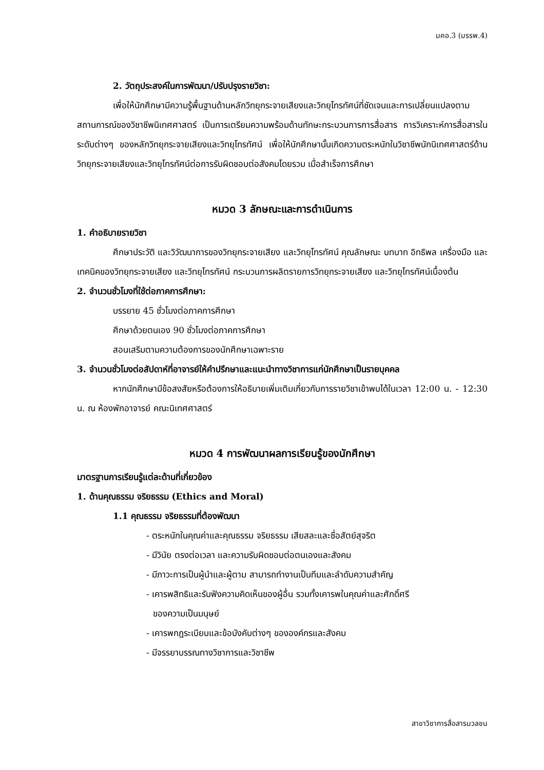มคอ.3 (มรรพ.4)
2. วัตถุประสงค์ในการพัฒนา/ปรับปรุงรายวิชา:
เพื่อให้นักศึกษามีความรู้พื้นฐานด้านหลักวิทยุกระจายเสียงและวิทยุโทรทัศน์ที่ชัดเจนและการเปลี่ยนแปลงตามสถานการณ์ของวิชาชีพนิเทศศาสตร์ เป็นการเตรียมความพร้อมด้านทักษะกระบวนการการสื่อสาร การวิเคราะห์การสื่อสารในระดับต่างๆ ของหลักวิทยุกระจายเสียงและวิทยุโทรทัศน์ เพื่อให้นักศึกษานั้นเกิดความตระหนักในวิชาชีพนักนิเทศศาสตร์ด้านวิทยุกระจายเสียงและวิทยุโทรทัศน์ต่อการรับผิดชอบต่อสังคมโดยรวม เมื่อสำเร็จการศึกษา
หมวด 3 ลักษณะและการดำเนินการ
1. คำอธิบายรายวิชา
ศึกษาประวัติ และวิวัฒนาการของวิทยุกระจายเสียง และวิทยุโทรทัศน์ คุณลักษณะ บทบาท อิทธิพล เครื่องมือ และเทคนิคของวิทยุกระจายเสียง และวิทยุโทรทัศน์ กระบวนการผลิตรายการวิทยุกระจายเสียง และวิทยุโทรทัศน์เบื้องต้น
2. จำนวนชั่วโมงที่ใช้ต่อภาคการศึกษา:
บรรยาย 45 ชั่วโมงต่อภาคการศึกษา
ศึกษาด้วยตนเอง 90 ชั่วโมงต่อภาคการศึกษา
สอนเสริมตามความต้องการของนักศึกษาเฉพาะราย
3. จำนวนชั่วโมงต่อสัปดาห์ที่อาจารย์ให้คำปรึกษาและแนะนำทางวิชาการแก่นักศึกษาเป็นรายบุคคล
หากนักศึกษามีข้อสงสัยหรือต้องการให้อธิบายเพิ่มเติมเกี่ยวกับการรายวิชาเข้าพบได้ในเวลา 12:00 น. - 12:30 น. ณ ห้องพักอาจารย์ คณะนิเทศศาสตร์
หมวด 4 การพัฒนาผลการเรียนรู้ของนักศึกษา
มาตรฐานการเรียนรู้แต่ละด้านที่เกี่ยวข้อง
1. ด้านคุณธรรม จริยธรรม (Ethics and Moral)
1.1 คุณธรรม จริยธรรมที่ต้องพัฒนา
- ตระหนักในคุณค่าและคุณธรรม จริยธรรม เสียสละและซื่อสัตย์สุจริต
- มีวินัย ตรงต่อเวลา และความรับผิดชอบต่อตนเองและสังคม
- มีภาวะการเป็นผู้นำและผู้ตาม สามารถทำงานเป็นทีมและลำดับความสำคัญ
- เคารพสิทธิและรับฟังความคิดเห็นของผู้อื่น รวมทั้งเคารพในคุณค่าและศักดิ์ศรี
ของความเป็นมนุษย์
- เคารพกฎระเบียบและข้อบังคับต่างๆ ขององค์กรและสังคม
- มีจรรยาบรรณทางวิชาการและวิชาชีพ
สาขาวิชาการสื่อสารมวลชน